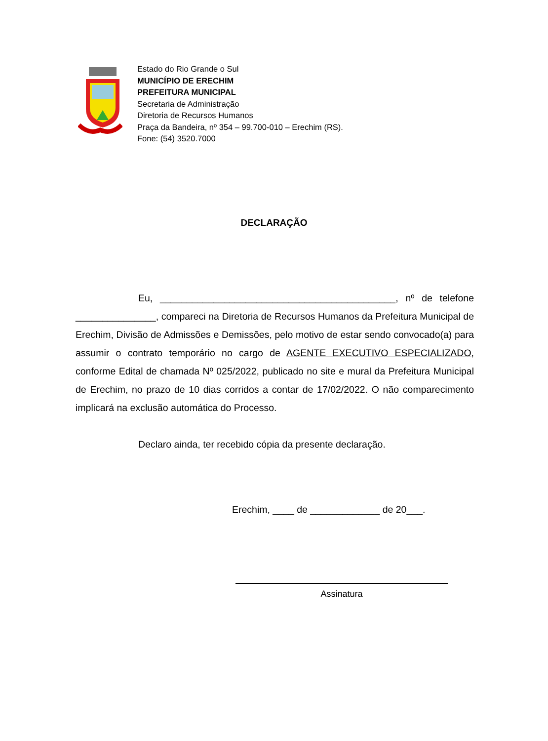Estado do Rio Grande o Sul
MUNICÍPIO DE ERECHIM
PREFEITURA MUNICIPAL
Secretaria de Administração
Diretoria de Recursos Humanos
Praça da Bandeira, nº 354 – 99.700-010 – Erechim (RS).
Fone: (54) 3520.7000
DECLARAÇÃO
Eu, ____________________________________________, nº de telefone _______________, compareci na Diretoria de Recursos Humanos da Prefeitura Municipal de Erechim, Divisão de Admissões e Demissões, pelo motivo de estar sendo convocado(a) para assumir o contrato temporário no cargo de AGENTE EXECUTIVO ESPECIALIZADO, conforme Edital de chamada Nº 025/2022, publicado no site e mural da Prefeitura Municipal de Erechim, no prazo de 10 dias corridos a contar de 17/02/2022. O não comparecimento implicará na exclusão automática do Processo.
Declaro ainda, ter recebido cópia da presente declaração.
Erechim, ____ de _____________ de 20___.
Assinatura